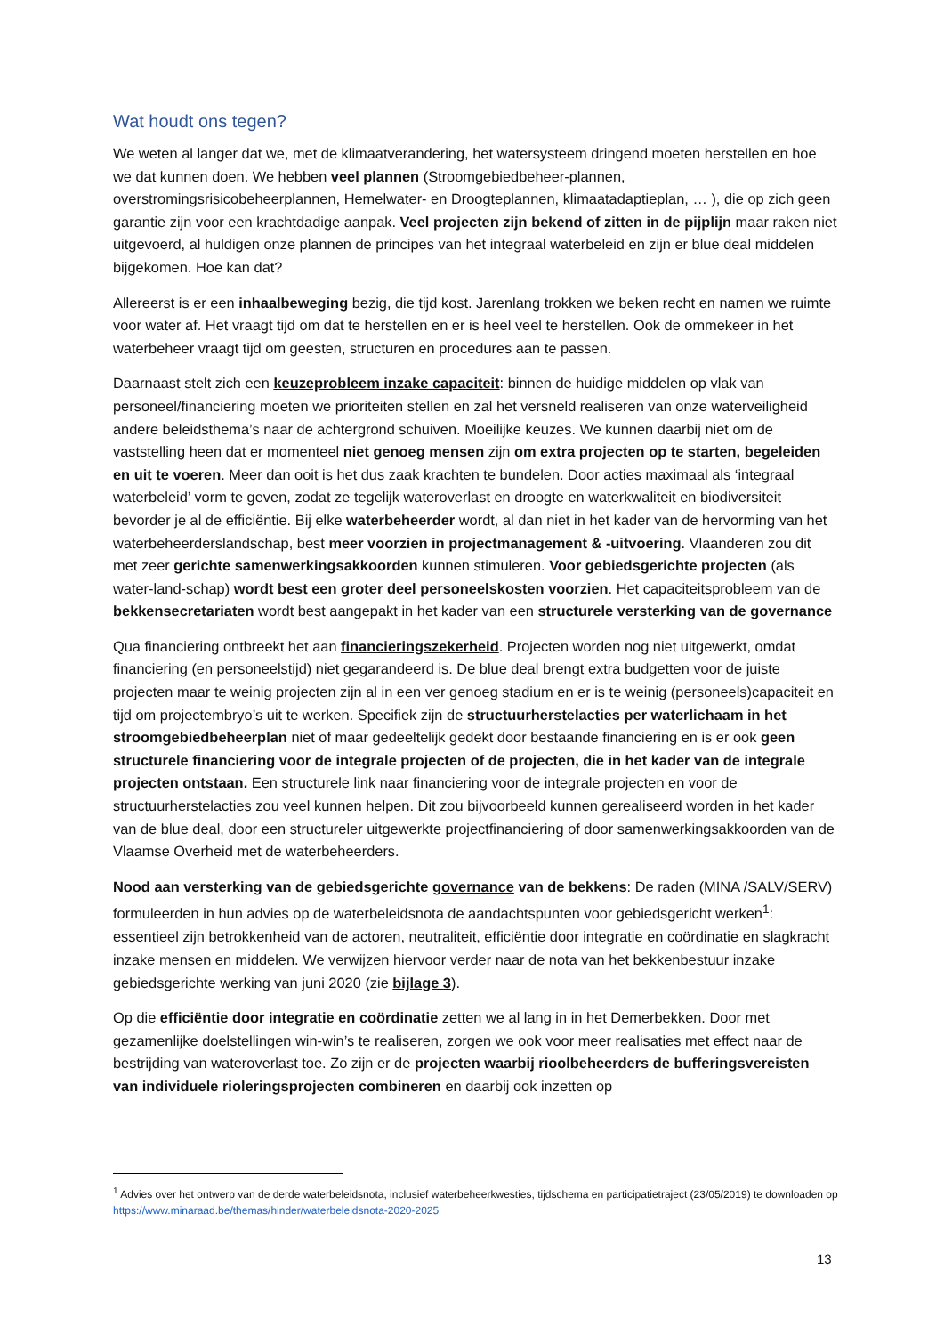Wat houdt ons tegen?
We weten al langer dat we, met de klimaatverandering, het watersysteem dringend moeten herstellen en hoe we dat kunnen doen. We hebben veel plannen (Stroomgebiedbeheer-plannen, overstromingsrisicobeheerplannen, Hemelwater- en Droogteplannen, klimaatadaptieplan, … ), die op zich geen garantie zijn voor een krachtdadige aanpak. Veel projecten zijn bekend of zitten in de pijplijn maar raken niet uitgevoerd, al huldigen onze plannen de principes van het integraal waterbeleid en zijn er blue deal middelen bijgekomen. Hoe kan dat?
Allereerst is er een inhaalbeweging bezig, die tijd kost. Jarenlang trokken we beken recht en namen we ruimte voor water af. Het vraagt tijd om dat te herstellen en er is heel veel te herstellen. Ook de ommekeer in het waterbeheer vraagt tijd om geesten, structuren en procedures aan te passen.
Daarnaast stelt zich een keuzeprobleem inzake capaciteit: binnen de huidige middelen op vlak van personeel/financiering moeten we prioriteiten stellen en zal het versneld realiseren van onze waterveiligheid andere beleidsthema’s naar de achtergrond schuiven. Moeilijke keuzes. We kunnen daarbij niet om de vaststelling heen dat er momenteel niet genoeg mensen zijn om extra projecten op te starten, begeleiden en uit te voeren. Meer dan ooit is het dus zaak krachten te bundelen. Door acties maximaal als ‘integraal waterbeleid’ vorm te geven, zodat ze tegelijk wateroverlast en droogte en waterkwaliteit en biodiversiteit bevorder je al de efficiëntie. Bij elke waterbeheerder wordt, al dan niet in het kader van de hervorming van het waterbeheerderslandschap, best meer voorzien in projectmanagement & -uitvoering. Vlaanderen zou dit met zeer gerichte samenwerkingsakkoorden kunnen stimuleren. Voor gebiedsgerichte projecten (als water-land-schap) wordt best een groter deel personeelskosten voorzien. Het capaciteitsprobleem van de bekkensecretariaten wordt best aangepakt in het kader van een structurele versterking van de governance
Qua financiering ontbreekt het aan financieringszekerheid. Projecten worden nog niet uitgewerkt, omdat financiering (en personeelstijd) niet gegarandeerd is. De blue deal brengt extra budgetten voor de juiste projecten maar te weinig projecten zijn al in een ver genoeg stadium en er is te weinig (personeels)capaciteit en tijd om projectembryo’s uit te werken. Specifiek zijn de structuurherstelacties per waterlichaam in het stroomgebiedbeheerplan niet of maar gedeeltelijk gedekt door bestaande financiering en is er ook geen structurele financiering voor de integrale projecten of de projecten, die in het kader van de integrale projecten ontstaan. Een structurele link naar financiering voor de integrale projecten en voor de structuurherstelacties zou veel kunnen helpen. Dit zou bijvoorbeeld kunnen gerealiseerd worden in het kader van de blue deal, door een structureler uitgewerkte projectfinanciering of door samenwerkingsakkoorden van de Vlaamse Overheid met de waterbeheerders.
Nood aan versterking van de gebiedsgerichte governance van de bekkens: De raden (MINA /SALV/SERV) formuleerden in hun advies op de waterbeleidsnota de aandachtspunten voor gebiedsgericht werken<sup>1</sup>: essentieel zijn betrokkenheid van de actoren, neutraliteit, efficiëntie door integratie en coördinatie en slagkracht inzake mensen en middelen. We verwijzen hiervoor verder naar de nota van het bekkenbestuur inzake gebiedsgerichte werking van juni 2020 (zie bijlage 3).
Op die efficiëntie door integratie en coördinatie zetten we al lang in in het Demerbekken. Door met gezamenlijke doelstellingen win-win’s te realiseren, zorgen we ook voor meer realisaties met effect naar de bestrijding van wateroverlast toe. Zo zijn er de projecten waarbij rioolbeheerders de bufferingsvereisten van individuele rioleringsprojecten combineren en daarbij ook inzetten op
<sup>1</sup> Advies over het ontwerp van de derde waterbeleidsnota, inclusief waterbeheerkwesties, tijdschema en participatietraject (23/05/2019) te downloaden op https://www.minaraad.be/themas/hinder/waterbeleidsnota-2020-2025
13